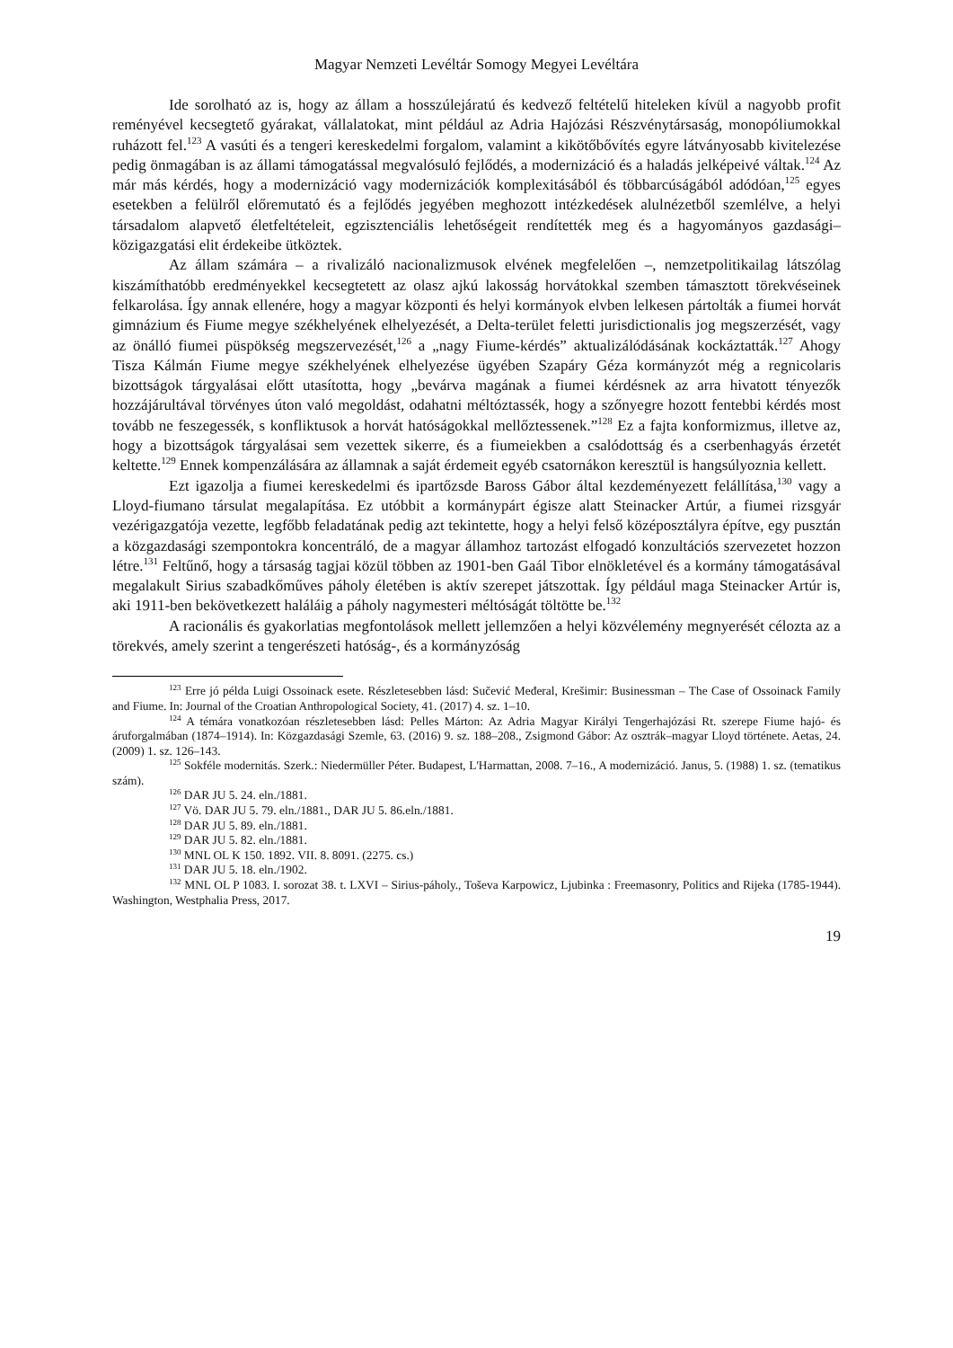Magyar Nemzeti Levéltár Somogy Megyei Levéltára
Ide sorolható az is, hogy az állam a hosszúlejáratú és kedvező feltételű hiteleken kívül a nagyobb profit reményével kecsegtető gyárakat, vállalatokat, mint például az Adria Hajózási Részvénytársaság, monopóliumokkal ruházott fel.<sup>123</sup> A vasúti és a tengeri kereskedelmi forgalom, valamint a kikötőbővítés egyre látványosabb kivitelezése pedig önmagában is az állami támogatással megvalósuló fejlődés, a modernizáció és a haladás jelképeivé váltak.<sup>124</sup> Az már más kérdés, hogy a modernizáció vagy modernizációk komplexitásából és többarcúságából adódóan,<sup>125</sup> egyes esetekben a felülről előremutató és a fejlődés jegyében meghozott intézkedések alulnézetből szemlélve, a helyi társadalom alapvető életfeltételeit, egzisztenciális lehetőségeit rendítették meg és a hagyományos gazdasági–közigazgatási elit érdekeibe ütköztek.
Az állam számára – a rivalizáló nacionalizmusok elvének megfelelően –, nemzetpolitikailag látszólag kiszámíthatóbb eredményekkel kecsegtetett az olasz ajkú lakosság horvátokkal szemben támasztott törekvéseinek felkarolása. Így annak ellenére, hogy a magyar központi és helyi kormányok elvben lelkesen pártolták a fiumei horvát gimnázium és Fiume megye székhelyének elhelyezését, a Delta-terület feletti jurisdictionalis jog megszerzését, vagy az önálló fiumei püspökség megszervezését,<sup>126</sup> a „nagy Fiume-kérdés” aktualizálódásának kockáztatták.<sup>127</sup> Ahogy Tisza Kálmán Fiume megye székhelyének elhelyezése ügyében Szapáry Géza kormányzót még a regnicolaris bizottságok tárgyalásai előtt utasította, hogy „bevárva magának a fiumei kérdésnek az arra hivatott tényezők hozzájárultával törvényes úton való megoldást, odahatni méltóztassék, hogy a szőnyegre hozott fentebbi kérdés most tovább ne feszegessék, s konfliktusok a horvát hatóságokkal mellőztessenek.”<sup>128</sup> Ez a fajta konformizmus, illetve az, hogy a bizottságok tárgyalásai sem vezettek sikerre, és a fiumeiekben a csalódottság és a cserbenhagyás érzetét keltette.<sup>129</sup> Ennek kompenzálására az államnak a saját érdemeit egyéb csatornákon keresztül is hangsúlyoznia kellett.
Ezt igazolja a fiumei kereskedelmi és ipartőzsde Baross Gábor által kezdeményezett felállítása,<sup>130</sup> vagy a Lloyd-fiumano társulat megalapítása. Ez utóbbit a kormánypárt égisze alatt Steinacker Artúr, a fiumei rizsgyár vezérigazgatója vezette, legfőbb feladatának pedig azt tekintette, hogy a helyi felső középosztályra építve, egy pusztán a közgazdasági szempontokra koncentráló, de a magyar államhoz tartozást elfogadó konzultációs szervezetet hozzon létre.<sup>131</sup> Feltűnő, hogy a társaság tagjai közül többen az 1901-ben Gaál Tibor elnökletével és a kormány támogatásával megalakult Sirius szabadkőműves páholy életében is aktív szerepet játszottak. Így például maga Steinacker Artúr is, aki 1911-ben bekövetkezett haláláig a páholy nagymesteri méltóságát töltötte be.<sup>132</sup>
A racionális és gyakorlatias megfontolások mellett jellemzően a helyi közvélemény megnyerését célozta az a törekvés, amely szerint a tengerészeti hatóság-, és a kormányzóság
<sup>123</sup> Erre jó példa Luigi Ossoinack esete. Részletesebben lásd: Sučević Međeral, Krešimir: Businessman – The Case of Ossoinack Family and Fiume. In: Journal of the Croatian Anthropological Society, 41. (2017) 4. sz. 1–10.
<sup>124</sup> A témára vonatkozóan részletesebben lásd: Pelles Márton: Az Adria Magyar Királyi Tengerhajózási Rt. szerepe Fiume hajó- és áruforgalmában (1874–1914). In: Közgazdasági Szemle, 63. (2016) 9. sz. 188–208., Zsigmond Gábor: Az osztrák–magyar Lloyd története. Aetas, 24. (2009) 1. sz. 126–143.
<sup>125</sup> Sokféle modernitás. Szerk.: Niedermüller Péter. Budapest, L'Harmattan, 2008. 7–16., A modernizáció. Janus, 5. (1988) 1. sz. (tematikus szám).
<sup>126</sup> DAR JU 5. 24. eln./1881.
<sup>127</sup> Vö. DAR JU 5. 79. eln./1881., DAR JU 5. 86.eln./1881.
<sup>128</sup> DAR JU 5. 89. eln./1881.
<sup>129</sup> DAR JU 5. 82. eln./1881.
<sup>130</sup> MNL OL K 150. 1892. VII. 8. 8091. (2275. cs.)
<sup>131</sup> DAR JU 5. 18. eln./1902.
<sup>132</sup> MNL OL P 1083. I. sorozat 38. t. LXVI – Sirius-páholy., Toševa Karpowicz, Ljubinka : Freemasonry, Politics and Rijeka (1785-1944). Washington, Westphalia Press, 2017.
19